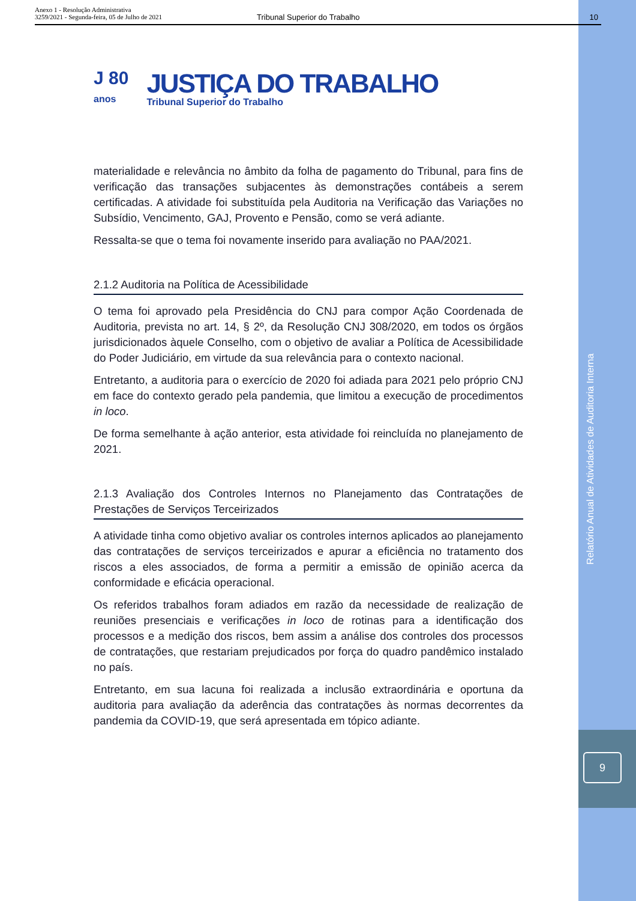Anexo 1 - Resolução Administrativa
3259/2021 - Segunda-feira, 05 de Julho de 2021
Tribunal Superior do Trabalho 10
J 80
anos
JUSTIÇA DO TRABALHO
Tribunal Superior do Trabalho
materialidade e relevância no âmbito da folha de pagamento do Tribunal, para fins de verificação das transações subjacentes às demonstrações contábeis a serem certificadas. A atividade foi substituída pela Auditoria na Verificação das Variações no Subsídio, Vencimento, GAJ, Provento e Pensão, como se verá adiante.
Ressalta-se que o tema foi novamente inserido para avaliação no PAA/2021.
2.1.2 Auditoria na Política de Acessibilidade
O tema foi aprovado pela Presidência do CNJ para compor Ação Coordenada de Auditoria, prevista no art. 14, § 2º, da Resolução CNJ 308/2020, em todos os órgãos jurisdicionados àquele Conselho, com o objetivo de avaliar a Política de Acessibilidade do Poder Judiciário, em virtude da sua relevância para o contexto nacional.
Entretanto, a auditoria para o exercício de 2020 foi adiada para 2021 pelo próprio CNJ em face do contexto gerado pela pandemia, que limitou a execução de procedimentos in loco.
De forma semelhante à ação anterior, esta atividade foi reincluída no planejamento de 2021.
2.1.3 Avaliação dos Controles Internos no Planejamento das Contratações de Prestações de Serviços Terceirizados
A atividade tinha como objetivo avaliar os controles internos aplicados ao planejamento das contratações de serviços terceirizados e apurar a eficiência no tratamento dos riscos a eles associados, de forma a permitir a emissão de opinião acerca da conformidade e eficácia operacional.
Os referidos trabalhos foram adiados em razão da necessidade de realização de reuniões presenciais e verificações in loco de rotinas para a identificação dos processos e a medição dos riscos, bem assim a análise dos controles dos processos de contratações, que restariam prejudicados por força do quadro pandêmico instalado no país.
Entretanto, em sua lacuna foi realizada a inclusão extraordinária e oportuna da auditoria para avaliação da aderência das contratações às normas decorrentes da pandemia da COVID-19, que será apresentada em tópico adiante.
Relatório Anual de Atividades de Auditoria Interna
9